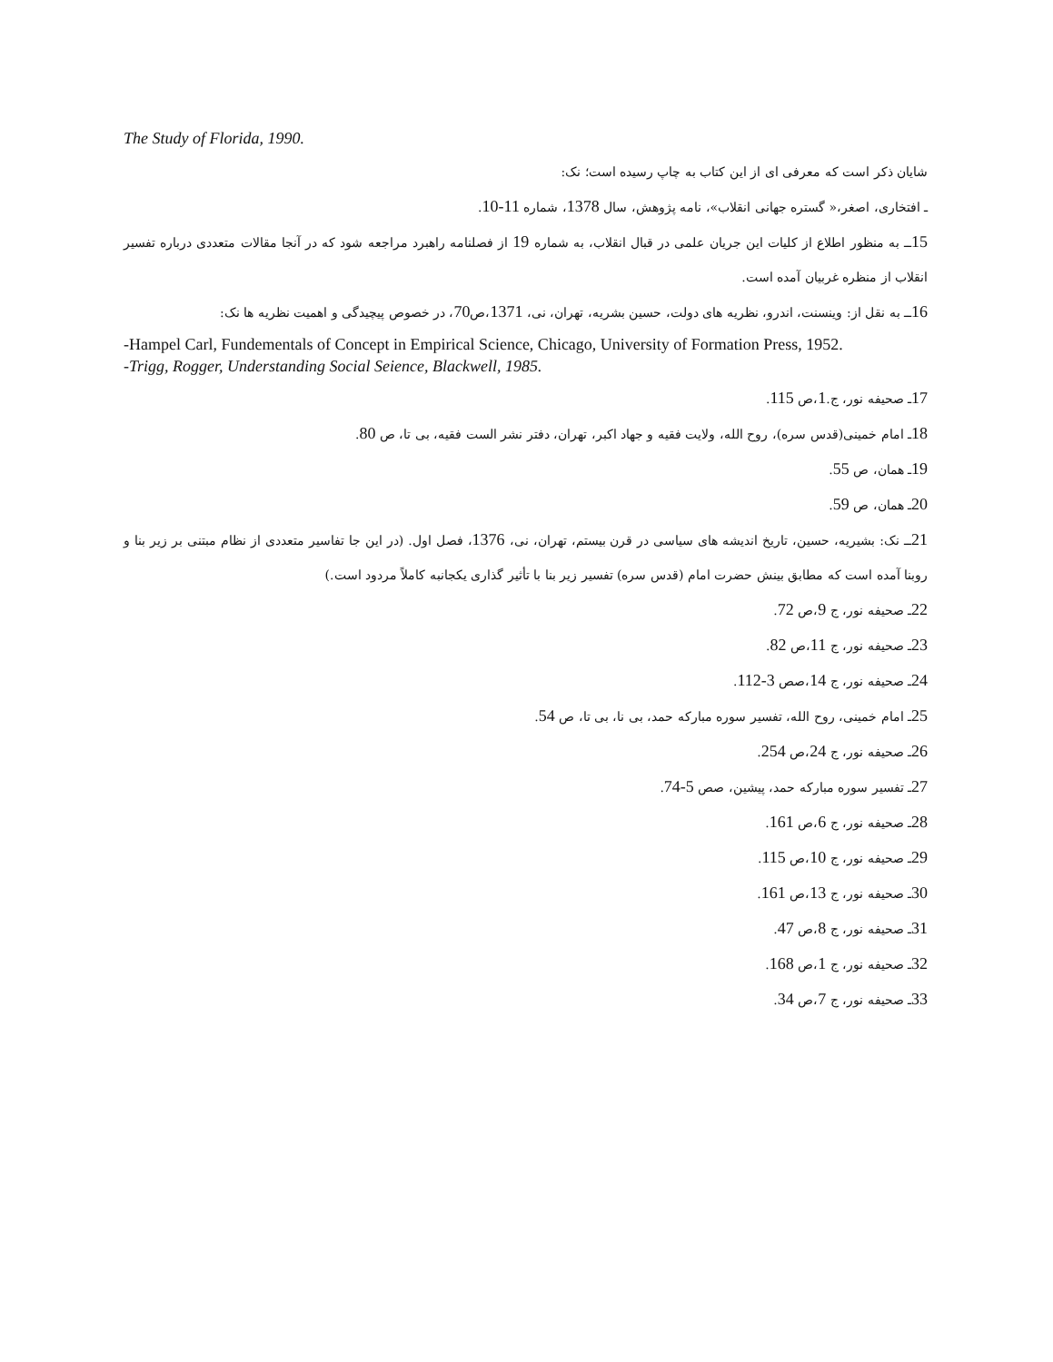The Study of Florida, 1990.
شایان ذکر است که معرفی ای از این کتاب به چاپ رسیده است؛ نک:
ـ افتخاری، اصغر،« گستره جهانی انقلاب»، نامه پژوهش، سال 1378، شماره 11-10.
15ــ به منظور اطلاع از کلیات این جریان علمی در قبال انقلاب، به شماره 19 از فصلنامه راهبرد مراجعه شود که در آنجا مقالات متعددی درباره تفسیر انقلاب از منظره غربیان آمده است.
16ــ به نقل از: وینسنت، اندرو، نظریه های دولت، حسین بشریه، تهران، نی، 1371،ص70، در خصوص پیچیدگی و اهمیت نظریه ها نک:
-Hampel Carl, Fundementals of Concept in Empirical Science, Chicago, University of Formation Press, 1952.
-Trigg, Rogger, Understanding Social Seience, Blackwell, 1985.
17ـ صحیفه نور، ج.1،ص 115.
18ـ امام خمینی(قدس سره)، روح الله، ولایت فقیه و جهاد اکبر، تهران، دفتر نشر الست فقیه، بی تا، ص 80.
19ـ همان، ص 55.
20ـ همان، ص 59.
21ــ نک: بشیریه، حسین، تاریخ اندیشه های سیاسی در قرن بیستم، تهران، نی، 1376، فصل اول. (در این جا تفاسیر متعددی از نظام مبتنی بر زیر بنا و روبنا آمده است که مطابق بینش حضرت امام (قدس سره) تفسیر زیر بنا با تأثیر گذاری یکجانبه کاملاً مردود است.)
22ـ صحیفه نور، ج 9،ص 72.
23ـ صحیفه نور، ج 11،ص 82.
24ـ صحیفه نور، ج 14،صص 3-112.
25ـ امام خمینی، روح الله، تفسیر سوره مبارکه حمد، بی نا، بی تا، ص 54.
26ـ صحیفه نور، ج 24،ص 254.
27ـ تفسیر سوره مبارکه حمد، پیشین، صص 5-74.
28ـ صحیفه نور، ج 6،ص 161.
29ـ صحیفه نور، ج 10،ص 115.
30ـ صحیفه نور، ج 13،ص 161.
31ـ صحیفه نور، ج 8،ص 47.
32ـ صحیفه نور، ج 1،ص 168.
33ـ صحیفه نور، ج 7،ص 34.